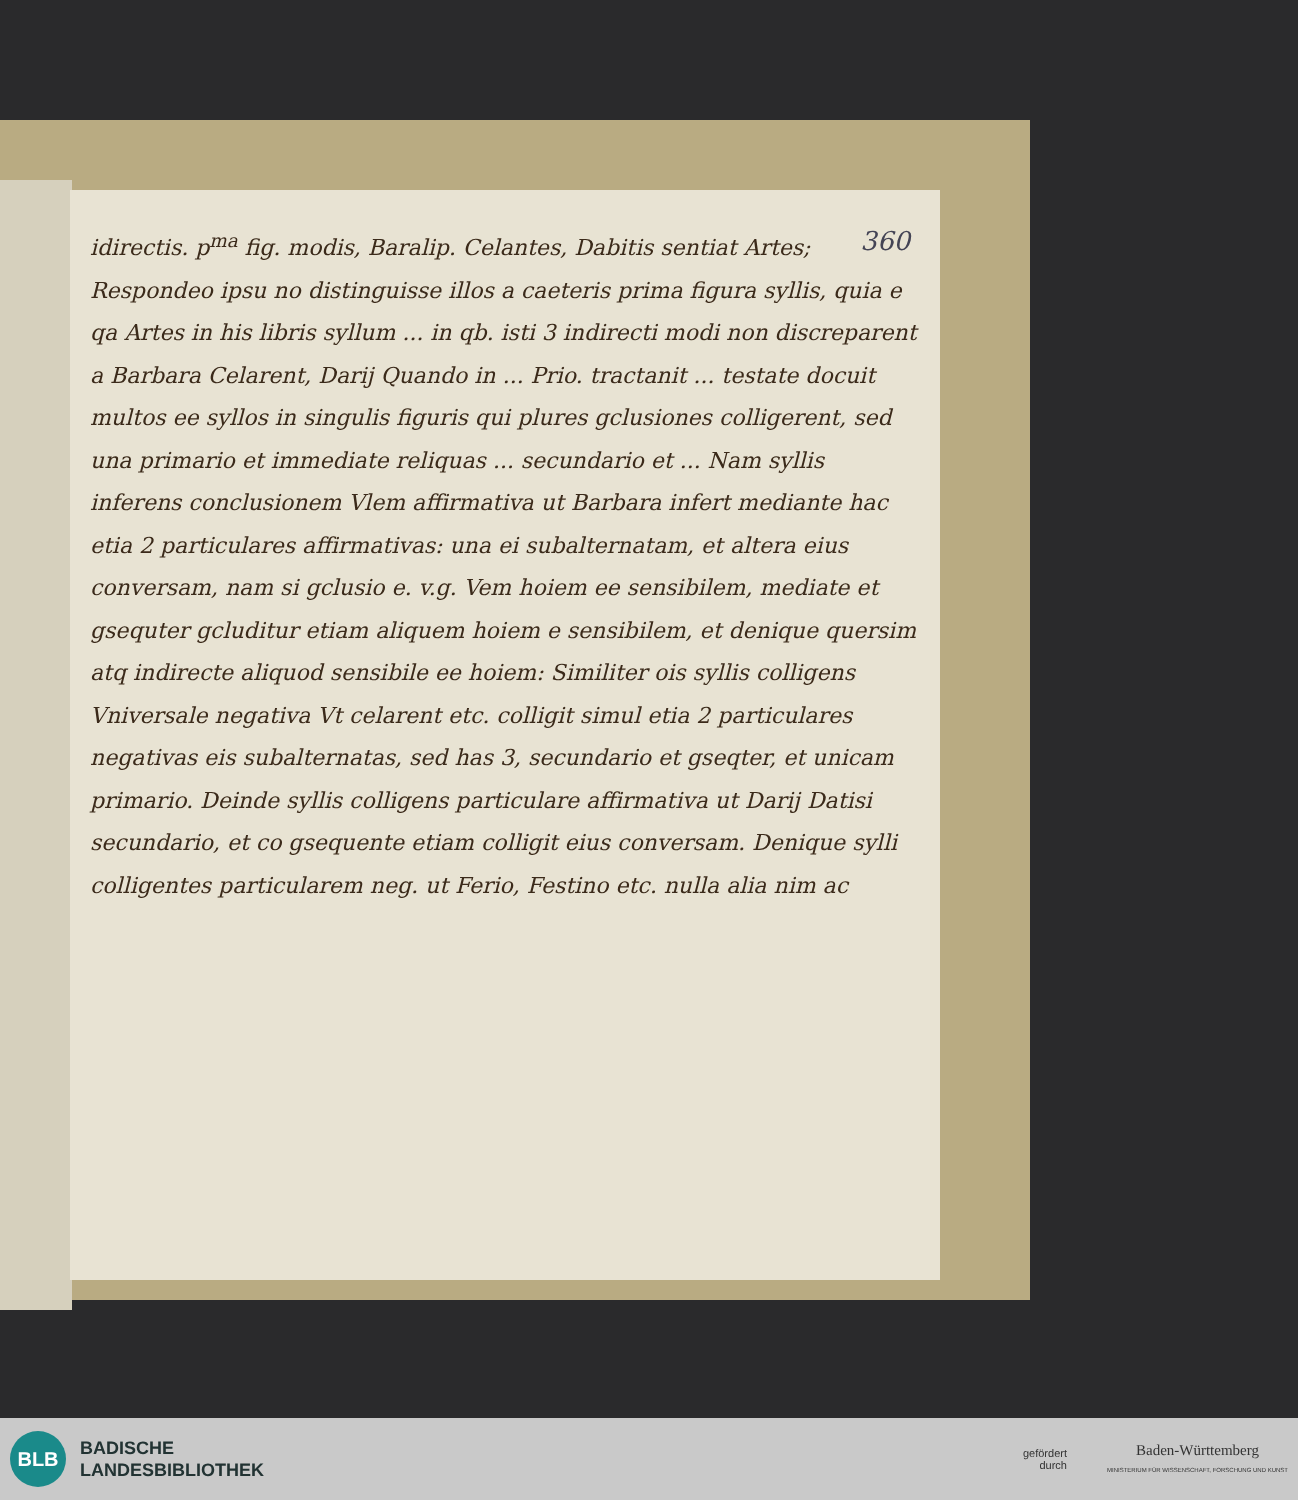360
idirectis. p<sup>ma</sup> fig. modis, Baralip. Celantes, Dabitis sentiat Artes; Respondeo ipsu no distinguisse illos a caeteris prima figura syllis, quia e qa Artes in his libris syllum ... in qb. isti 3 indirecti modi non discreparent a Barbara Celarent, Darij Quando in ... Prio. tractanit ... testate docuit multos ee syllos in singulis figuris qui plures gclusiones colligerent, sed una primario et immediate reliquas ... secundario et ... Nam syllis inferens conclusionem Vlem affirmativa ut Barbara infert mediante hac etia 2 particulares affirmativas: una ei subalternatam, et altera eius conversam, nam si gclusio e. v.g. Vem hoiem ee sensibilem, mediate et gsequter gcluditur etiam aliquem hoiem e sensibilem, et denique quersim atq indirecte aliquod sensibile ee hoiem: Similiter ois syllis colligens Vniversale negativa Vt celarent etc. colligit simul etia 2 particulares negativas eis subalternatas, sed has 3, secundario et gseqter, et unicam primario. Deinde syllis colligens particulare affirmativa ut Darij Datisi secundario, et co gsequente etiam colligit eius conversam. Denique sylli colligentes particularem neg. ut Ferio, Festino etc. nulla alia nim ac
BLB
BADISCHE
LANDESBIBLIOTHEK
gefördert
durch
Baden-Württemberg
MINISTERIUM FÜR WISSENSCHAFT, FORSCHUNG UND KUNST